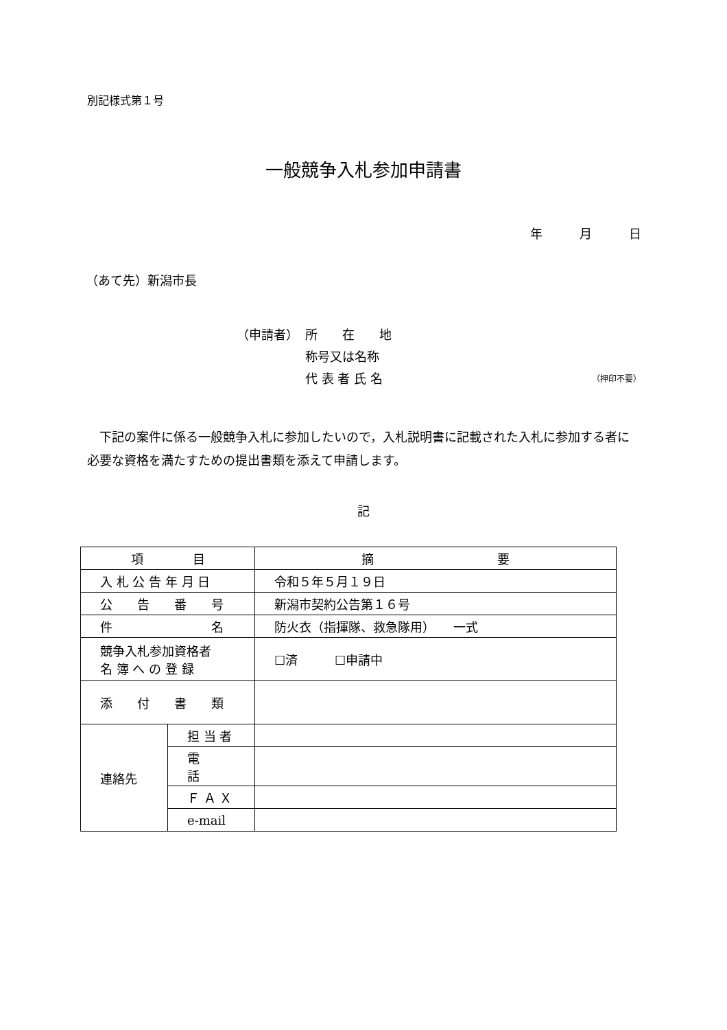別記様式第１号
一般競争入札参加申請書
年　　　月　　　日
（あて先）新潟市長
（申請者） 所　　在　　地
称号又は名称
代 表 者 氏 名 （押印不要）
下記の案件に係る一般競争入札に参加したいので，入札説明書に記載された入札に参加する者に必要な資格を満たすための提出書類を添えて申請します。
記
| 項 目 | | 摘 要 |
| --- | --- | --- |
| 入 札 公 告 年 月 日 | | 令和５年５月１９日 |
| 公 告 番 号 | | 新潟市契約公告第１６号 |
| 件 名 | | 防火衣（指揮隊、救急隊用） 一式 |
| 競争入札参加資格者 名 簿 へ の 登 録 | | ☐済 ☐申請中 |
| 添 付 書 類 | | |
| 連絡先 | 担 当 者 | |
| | 電 話 | |
| | Ｆ Ａ Ｘ | |
| | e-mail | |